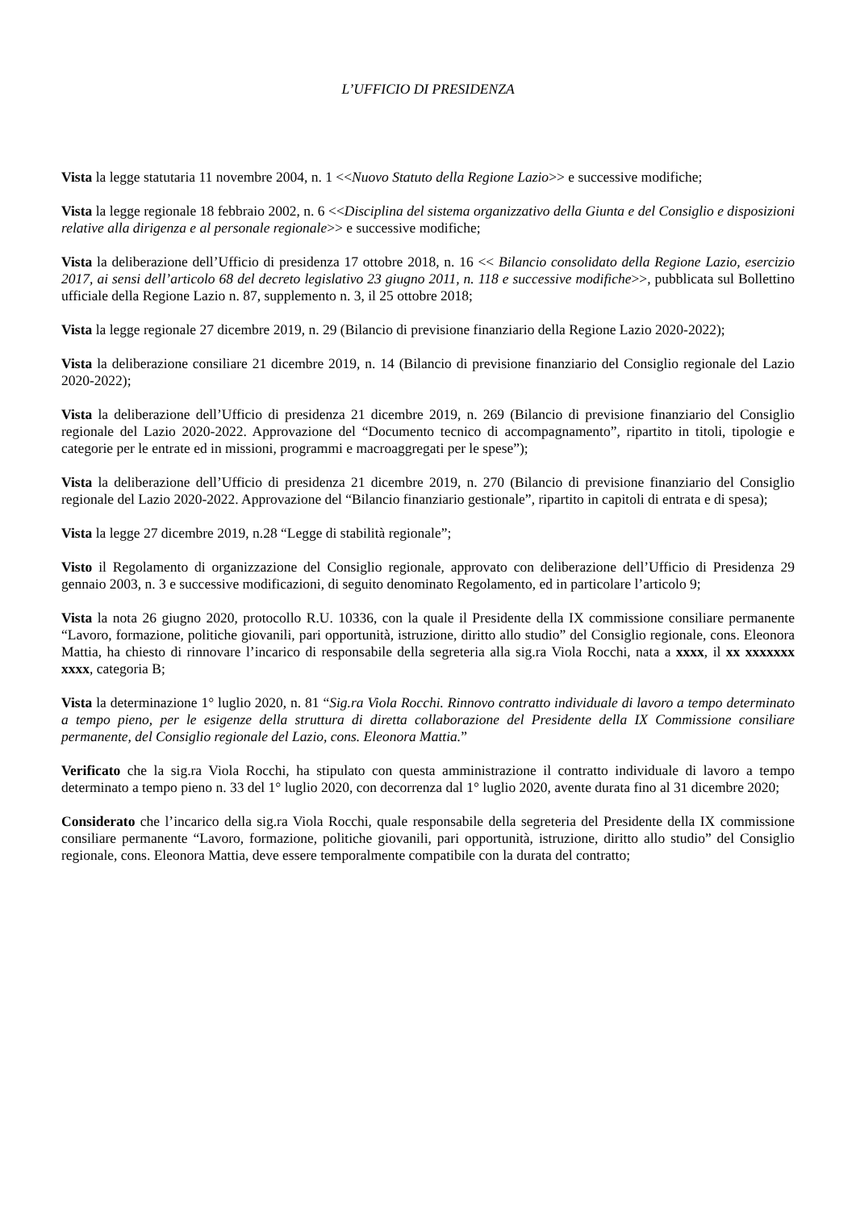L’UFFICIO DI PRESIDENZA
Vista la legge statutaria 11 novembre 2004, n. 1 <<Nuovo Statuto della Regione Lazio>> e successive modifiche;
Vista la legge regionale 18 febbraio 2002, n. 6 <<Disciplina del sistema organizzativo della Giunta e del Consiglio e disposizioni relative alla dirigenza e al personale regionale>> e successive modifiche;
Vista la deliberazione dell’Ufficio di presidenza 17 ottobre 2018, n. 16 << Bilancio consolidato della Regione Lazio, esercizio 2017, ai sensi dell’articolo 68 del decreto legislativo 23 giugno 2011, n. 118 e successive modifiche>>, pubblicata sul Bollettino ufficiale della Regione Lazio n. 87, supplemento n. 3, il 25 ottobre 2018;
Vista la legge regionale 27 dicembre 2019, n. 29 (Bilancio di previsione finanziario della Regione Lazio 2020-2022);
Vista la deliberazione consiliare 21 dicembre 2019, n. 14 (Bilancio di previsione finanziario del Consiglio regionale del Lazio 2020-2022);
Vista la deliberazione dell’Ufficio di presidenza 21 dicembre 2019, n. 269 (Bilancio di previsione finanziario del Consiglio regionale del Lazio 2020-2022. Approvazione del “Documento tecnico di accompagnamento”, ripartito in titoli, tipologie e categorie per le entrate ed in missioni, programmi e macroaggregati per le spese”);
Vista la deliberazione dell’Ufficio di presidenza 21 dicembre 2019, n. 270 (Bilancio di previsione finanziario del Consiglio regionale del Lazio 2020-2022. Approvazione del “Bilancio finanziario gestionale”, ripartito in capitoli di entrata e di spesa);
Vista la legge 27 dicembre 2019, n.28 “Legge di stabilità regionale”;
Visto il Regolamento di organizzazione del Consiglio regionale, approvato con deliberazione dell’Ufficio di Presidenza 29 gennaio 2003, n. 3 e successive modificazioni, di seguito denominato Regolamento, ed in particolare l’articolo 9;
Vista la nota 26 giugno 2020, protocollo R.U. 10336, con la quale il Presidente della IX commissione consiliare permanente “Lavoro, formazione, politiche giovanili, pari opportunità, istruzione, diritto allo studio” del Consiglio regionale, cons. Eleonora Mattia, ha chiesto di rinnovare l’incarico di responsabile della segreteria alla sig.ra Viola Rocchi, nata a xxxx, il xx xxxxxxx xxxx, categoria B;
Vista la determinazione 1° luglio 2020, n. 81 “Sig.ra Viola Rocchi. Rinnovo contratto individuale di lavoro a tempo determinato a tempo pieno, per le esigenze della struttura di diretta collaborazione del Presidente della IX Commissione consiliare permanente, del Consiglio regionale del Lazio, cons. Eleonora Mattia.”
Verificato che la sig.ra Viola Rocchi, ha stipulato con questa amministrazione il contratto individuale di lavoro a tempo determinato a tempo pieno n. 33 del 1° luglio 2020, con decorrenza dal 1° luglio 2020, avente durata fino al 31 dicembre 2020;
Considerato che l’incarico della sig.ra Viola Rocchi, quale responsabile della segreteria del Presidente della IX commissione consiliare permanente “Lavoro, formazione, politiche giovanili, pari opportunità, istruzione, diritto allo studio” del Consiglio regionale, cons. Eleonora Mattia, deve essere temporalmente compatibile con la durata del contratto;